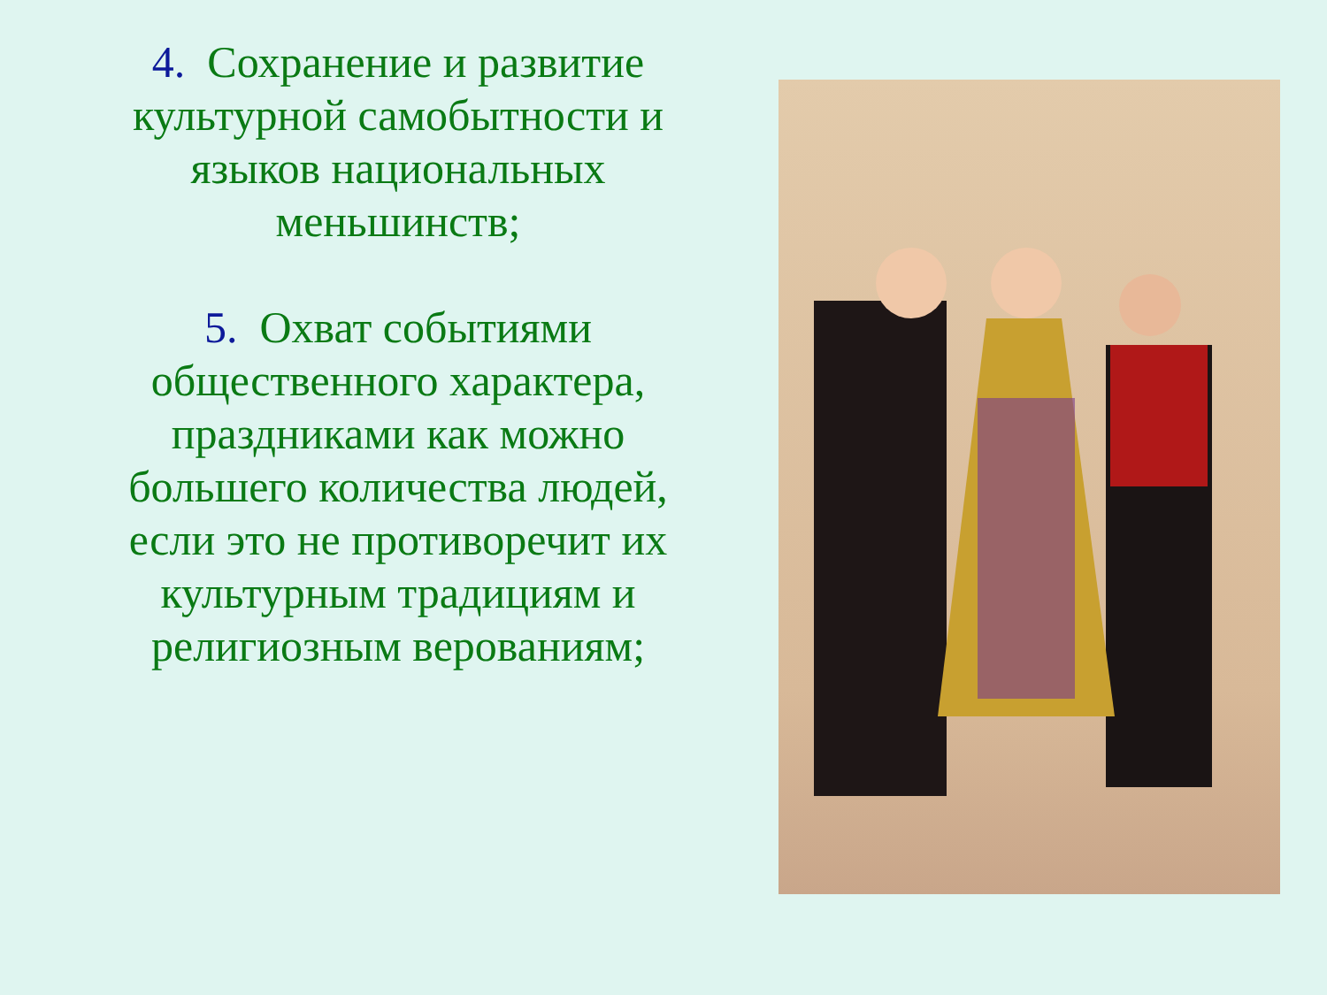4. Сохранение и развитие культурной самобытности и языков национальных меньшинств;
5. Охват событиями общественного характера, праздниками как можно большего количества людей, если это не противоречит их культурным традициям и религиозным верованиям;